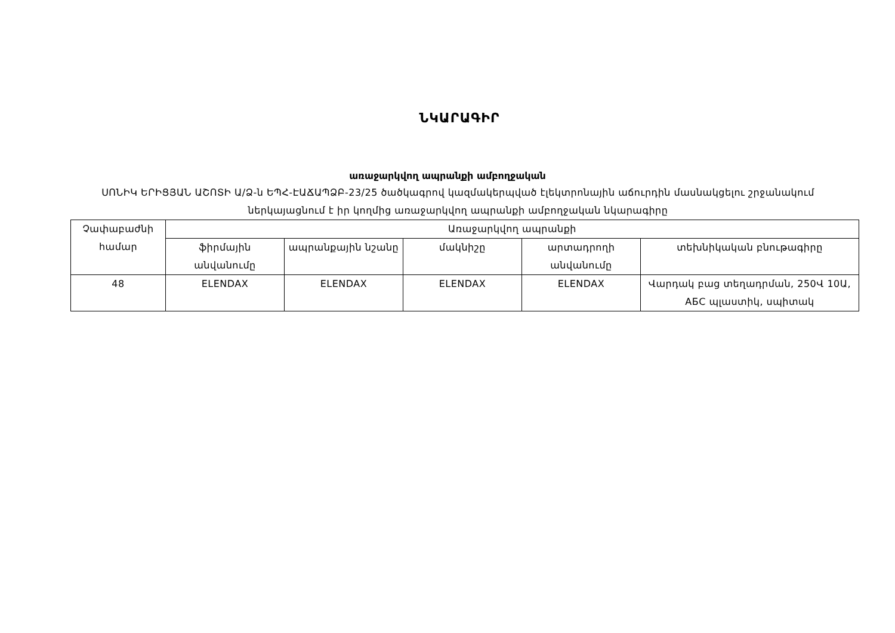ՆԿԱՐԱԳԻՐ
առաջարկվող ապրանքի ամբողջական
ՍՈՆԻԿ ԵՐԻՑՅԱՆ ԱՇՈՏԻ Ա/Ձ-ն ԵՊՀ-ԷԱՃԱՊՁԲ-23/25 ծածկագրով կազմակերպված էլեկտրոնային աճուրդին մասնակցելու շրջանակում ներկայացնում է իր կողմից առաջարկվող ապրանքի ամբողջական նկարագիրը
| Չափաբաժնի համար | Առաջարկվող ապրանքի | | | | |
| --- | --- | --- | --- | --- | --- |
| | ֆիրմային անվանումը | ապրանքային նշանը | մակնիշը | արտադրողի անվանումը | տեխնիկական բնութագիրը |
| 48 | ELENDAX | ELENDAX | ELENDAX | ELENDAX | Վարդակ բաց տեղադրման, 250Վ 10Ա, АБС պլաստիկ, սպիտակ |